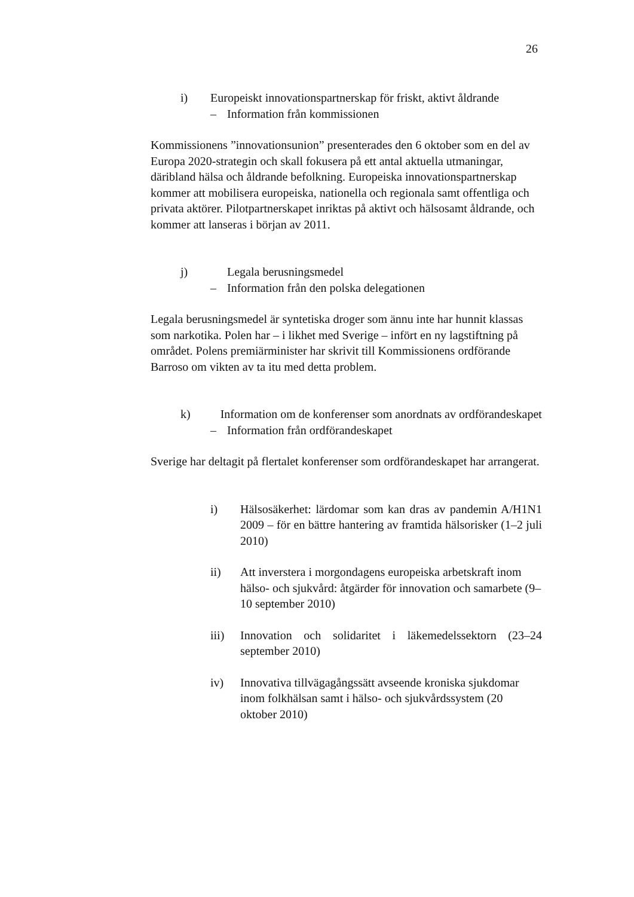26
i) Europeiskt innovationspartnerskap för friskt, aktivt åldrande
– Information från kommissionen
Kommissionens ”innovationsunion” presenterades den 6 oktober som en del av Europa 2020-strategin och skall fokusera på ett antal aktuella utmaningar, däribland hälsa och åldrande befolkning. Europeiska innovationspartnerskap kommer att mobilisera europeiska, nationella och regionala samt offentliga och privata aktörer. Pilotpartnerskapet inriktas på aktivt och hälsosamt åldrande, och kommer att lanseras i början av 2011.
j) Legala berusningsmedel
– Information från den polska delegationen
Legala berusningsmedel är syntetiska droger som ännu inte har hunnit klassas som narkotika. Polen har – i likhet med Sverige – infört en ny lagstiftning på området. Polens premiärminister har skrivit till Kommissionens ordförande Barroso om vikten av ta itu med detta problem.
k) Information om de konferenser som anordnats av ordförandeskapet
– Information från ordförandeskapet
Sverige har deltagit på flertalet konferenser som ordförandeskapet har arrangerat.
i) Hälsosäkerhet: lärdomar som kan dras av pandemin A/H1N1 2009 – för en bättre hantering av framtida hälsorisker (1–2 juli 2010)
ii) Att inverstera i morgondagens europeiska arbetskraft inom hälso- och sjukvård: åtgärder för innovation och samarbete (9–10 september 2010)
iii) Innovation och solidaritet i läkemedelssektorn (23–24 september 2010)
iv) Innovativa tillvägagångssätt avseende kroniska sjukdomar inom folkhälsan samt i hälso- och sjukvårdssystem (20 oktober 2010)